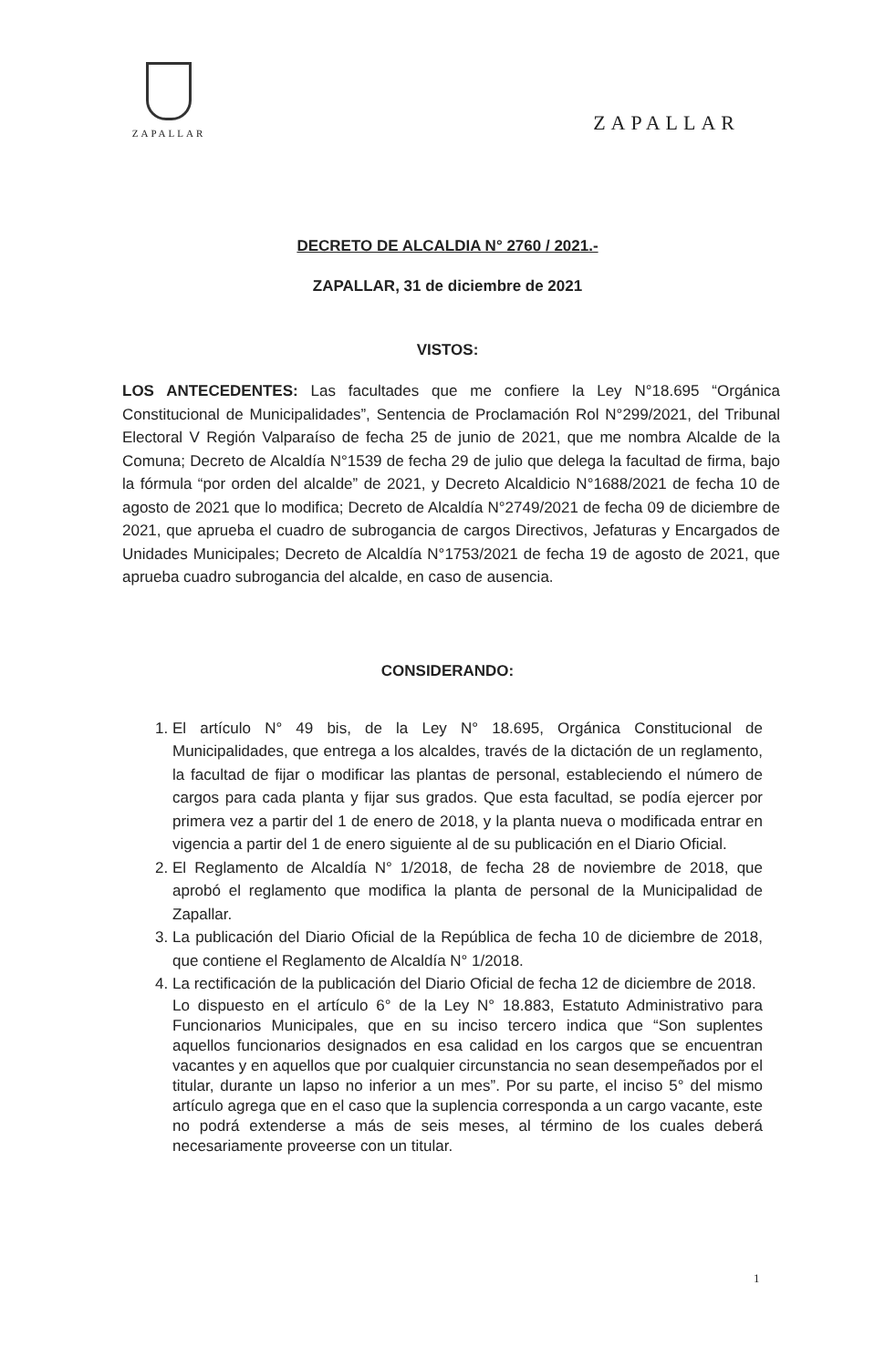ZAPALLAR
ZAPALLAR
DECRETO DE ALCALDIA N° 2760 / 2021.-
ZAPALLAR, 31 de diciembre de 2021
VISTOS:
LOS ANTECEDENTES: Las facultades que me confiere la Ley N°18.695 “Orgánica Constitucional de Municipalidades”, Sentencia de Proclamación Rol N°299/2021, del Tribunal Electoral V Región Valparaíso de fecha 25 de junio de 2021, que me nombra Alcalde de la Comuna; Decreto de Alcaldía N°1539 de fecha 29 de julio que delega la facultad de firma, bajo la fórmula “por orden del alcalde” de 2021, y Decreto Alcaldicio N°1688/2021 de fecha 10 de agosto de 2021 que lo modifica; Decreto de Alcaldía N°2749/2021 de fecha 09 de diciembre de 2021, que aprueba el cuadro de subrogancia de cargos Directivos, Jefaturas y Encargados de Unidades Municipales; Decreto de Alcaldía N°1753/2021 de fecha 19 de agosto de 2021, que aprueba cuadro subrogancia del alcalde, en caso de ausencia.
CONSIDERANDO:
1. El artículo N° 49 bis, de la Ley N° 18.695, Orgánica Constitucional de Municipalidades, que entrega a los alcaldes, través de la dictación de un reglamento, la facultad de fijar o modificar las plantas de personal, estableciendo el número de cargos para cada planta y fijar sus grados. Que esta facultad, se podía ejercer por primera vez a partir del 1 de enero de 2018, y la planta nueva o modificada entrar en vigencia a partir del 1 de enero siguiente al de su publicación en el Diario Oficial.
2. El Reglamento de Alcaldía N° 1/2018, de fecha 28 de noviembre de 2018, que aprobó el reglamento que modifica la planta de personal de la Municipalidad de Zapallar.
3. La publicación del Diario Oficial de la República de fecha 10 de diciembre de 2018, que contiene el Reglamento de Alcaldía N° 1/2018.
4. La rectificación de la publicación del Diario Oficial de fecha 12 de diciembre de 2018.
Lo dispuesto en el artículo 6° de la Ley N° 18.883, Estatuto Administrativo para Funcionarios Municipales, que en su inciso tercero indica que “Son suplentes aquellos funcionarios designados en esa calidad en los cargos que se encuentran vacantes y en aquellos que por cualquier circunstancia no sean desempeñados por el titular, durante un lapso no inferior a un mes”. Por su parte, el inciso 5° del mismo artículo agrega que en el caso que la suplencia corresponda a un cargo vacante, este no podrá extenderse a más de seis meses, al término de los cuales deberá necesariamente proveerse con un titular.
1